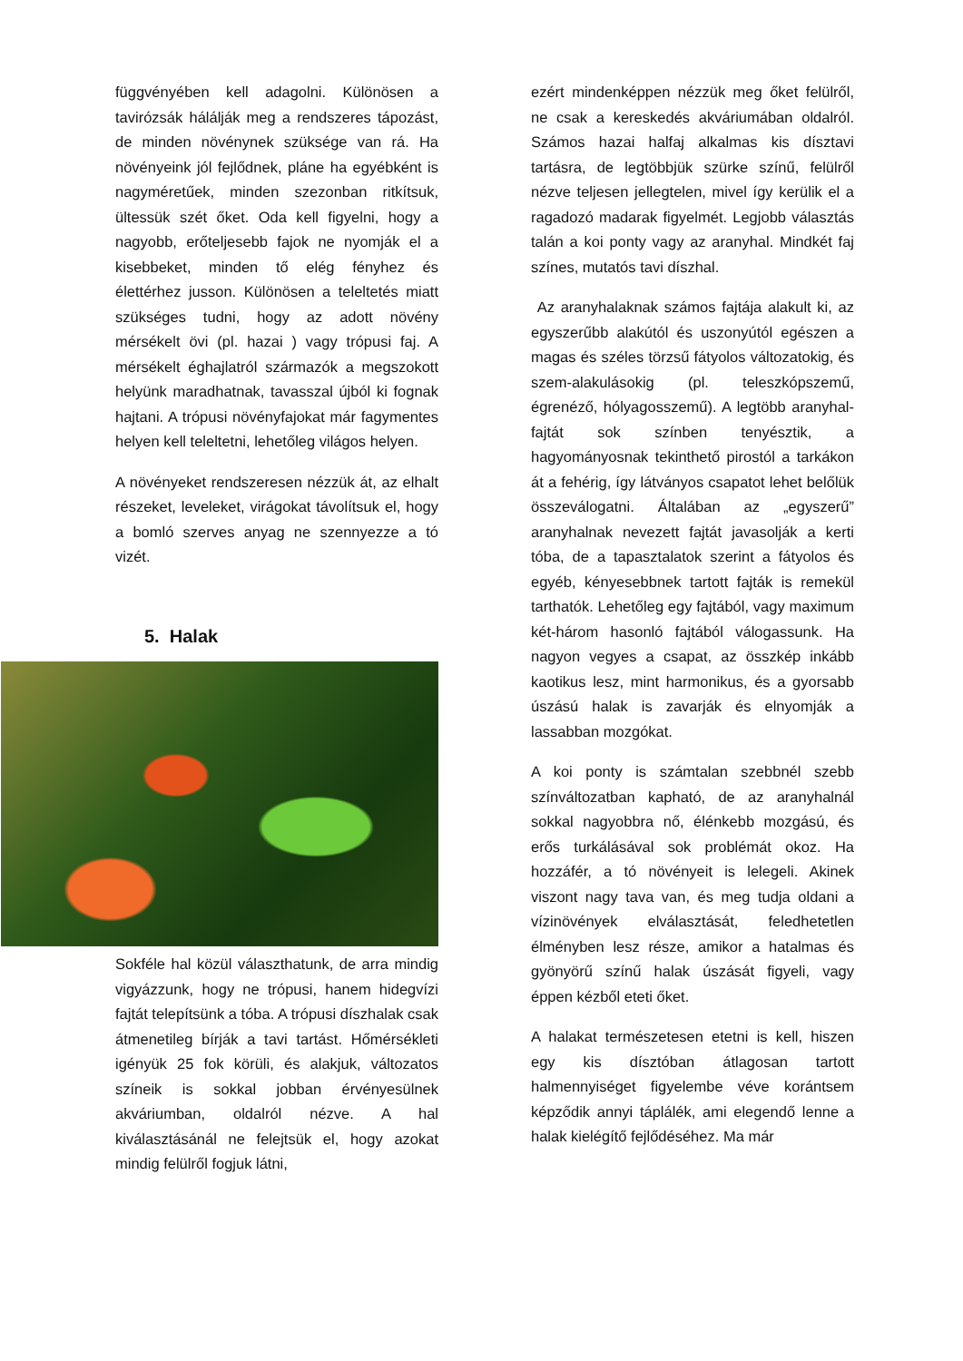függvényében kell adagolni. Különösen a tavirózsák hálálják meg a rendszeres tápozást, de minden növénynek szüksége van rá. Ha növényeink jól fejlődnek, pláne ha egyébként is nagyméretűek, minden szezonban ritkítsuk, ültessük szét őket. Oda kell figyelni, hogy a nagyobb, erőteljesebb fajok ne nyomják el a kisebbeket, minden tő elég fényhez és élettérhez jusson. Különösen a teleltetés miatt szükséges tudni, hogy az adott növény mérsékelt övi (pl. hazai ) vagy trópusi faj. A mérsékelt éghajlatról származók a megszokott helyünk maradhatnak, tavasszal újból ki fognak hajtani. A trópusi növényfajokat már fagymentes helyen kell teleltetni, lehetőleg világos helyen.
A növényeket rendszeresen nézzük át, az elhalt részeket, leveleket, virágokat távolítsuk el, hogy a bomló szerves anyag ne szennyezze a tó vizét.
5. Halak
Sokféle hal közül választhatunk, de arra mindig vigyázzunk, hogy ne trópusi, hanem hidegvízi fajtát telepítsünk a tóba. A trópusi díszhalak csak átmenetileg bírják a tavi tartást. Hőmérsékleti igényük 25 fok körüli, és alakjuk, változatos színeik is sokkal jobban érvényesülnek akváriumban, oldalról nézve. A hal kiválasztásánál ne felejtsük el, hogy azokat mindig felülről fogjuk látni,
ezért mindenképpen nézzük meg őket felülről, ne csak a kereskedés akváriumában oldalról. Számos hazai halfaj alkalmas kis dísztavi tartásra, de legtöbbjük szürke színű, felülről nézve teljesen jellegtelen, mivel így kerülik el a ragadozó madarak figyelmét. Legjobb választás talán a koi ponty vagy az aranyhal. Mindkét faj színes, mutatós tavi díszhal.
Az aranyhalaknak számos fajtája alakult ki, az egyszerűbb alakútól és uszonyútól egészen a magas és széles törzsű fátyolos változatokig, és szem-alakulásokig (pl. teleszkópszemű, égrenéző, hólyagosszemű). A legtöbb aranyhal-fajtát sok színben tenyésztik, a hagyományosnak tekinthető pirostól a tarkákon át a fehérig, így látványos csapatot lehet belőlük összeválogatni. Általában az „egyszerű” aranyhalnak nevezett fajtát javasolják a kerti tóba, de a tapasztalatok szerint a fátyolos és egyéb, kényesebbnek tartott fajták is remekül tarthatók. Lehetőleg egy fajtából, vagy maximum két-három hasonló fajtából válogassunk. Ha nagyon vegyes a csapat, az összkép inkább kaotikus lesz, mint harmonikus, és a gyorsabb úszású halak is zavarják és elnyomják a lassabban mozgókat.
A koi ponty is számtalan szebbnél szebb színváltozatban kapható, de az aranyhalnál sokkal nagyobbra nő, élénkebb mozgású, és erős turkálásával sok problémát okoz. Ha hozzáfér, a tó növényeit is lelegeli. Akinek viszont nagy tava van, és meg tudja oldani a vízinövények elválasztását, feledhetetlen élményben lesz része, amikor a hatalmas és gyönyörű színű halak úszását figyeli, vagy éppen kézből eteti őket.
A halakat természetesen etetni is kell, hiszen egy kis dísztóban átlagosan tartott halmennyiséget figyelembe véve korántsem képződik annyi táplálék, ami elegendő lenne a halak kielégítő fejlődéséhez. Ma már